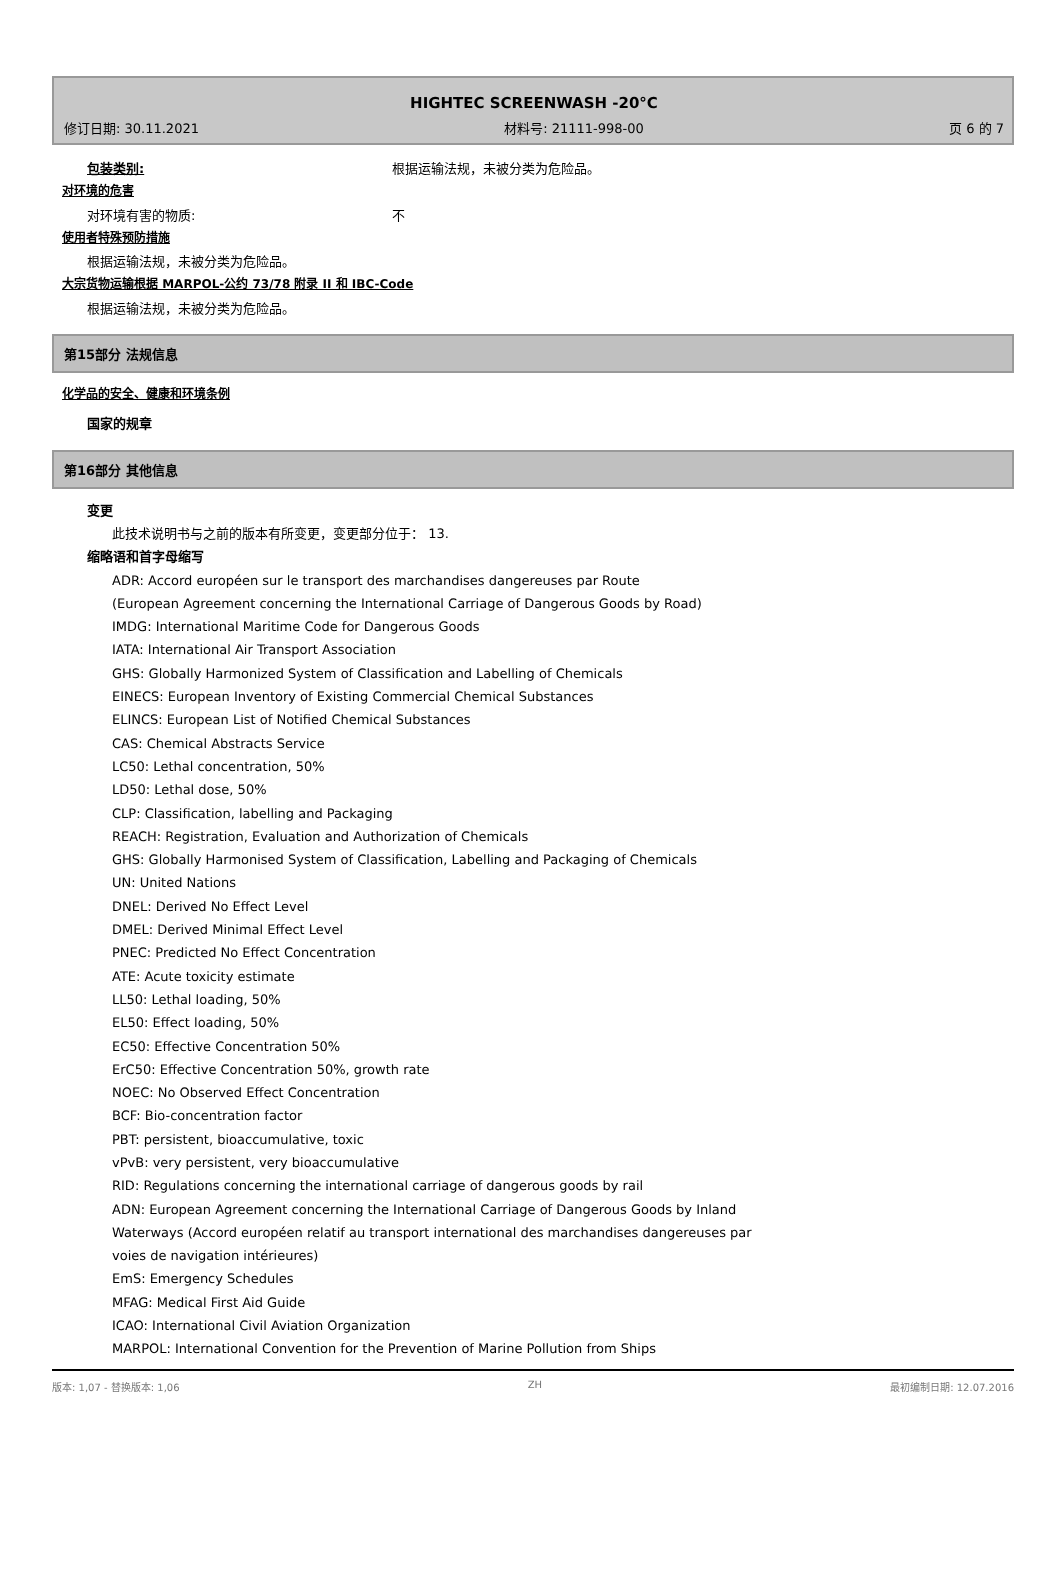HIGHTEC SCREENWASH -20°C
修订日期: 30.11.2021 材料号: 21111-998-00 页 6 的 7
包装类别: 根据运输法规，未被分类为危险品。
对环境的危害
对环境有害的物质: 不
使用者特殊预防措施
根据运输法规，未被分类为危险品。
大宗货物运输根据 MARPOL-公约 73/78 附录 II 和 IBC-Code
根据运输法规，未被分类为危险品。
第15部分 法规信息
化学品的安全、健康和环境条例
国家的规章
第16部分 其他信息
变更
此技术说明书与之前的版本有所变更，变更部分位于： 13.
缩略语和首字母缩写
ADR: Accord européen sur le transport des marchandises dangereuses par Route
(European Agreement concerning the International Carriage of Dangerous Goods by Road)
IMDG: International Maritime Code for Dangerous Goods
IATA: International Air Transport Association
GHS: Globally Harmonized System of Classification and Labelling of Chemicals
EINECS: European Inventory of Existing Commercial Chemical Substances
ELINCS: European List of Notified Chemical Substances
CAS: Chemical Abstracts Service
LC50: Lethal concentration, 50%
LD50: Lethal dose, 50%
CLP: Classification, labelling and Packaging
REACH: Registration, Evaluation and Authorization of Chemicals
GHS: Globally Harmonised System of Classification, Labelling and Packaging of Chemicals
UN: United Nations
DNEL: Derived No Effect Level
DMEL: Derived Minimal Effect Level
PNEC: Predicted No Effect Concentration
ATE: Acute toxicity estimate
LL50: Lethal loading, 50%
EL50: Effect loading, 50%
EC50: Effective Concentration 50%
ErC50: Effective Concentration 50%, growth rate
NOEC: No Observed Effect Concentration
BCF: Bio-concentration factor
PBT: persistent, bioaccumulative, toxic
vPvB: very persistent, very bioaccumulative
RID: Regulations concerning the international carriage of dangerous goods by rail
ADN: European Agreement concerning the International Carriage of Dangerous Goods by Inland
Waterways (Accord européen relatif au transport international des marchandises dangereuses par
voies de navigation intérieures)
EmS: Emergency Schedules
MFAG: Medical First Aid Guide
ICAO: International Civil Aviation Organization
MARPOL: International Convention for the Prevention of Marine Pollution from Ships
版本: 1,07 - 替换版本: 1,06 ZH 最初编制日期: 12.07.2016